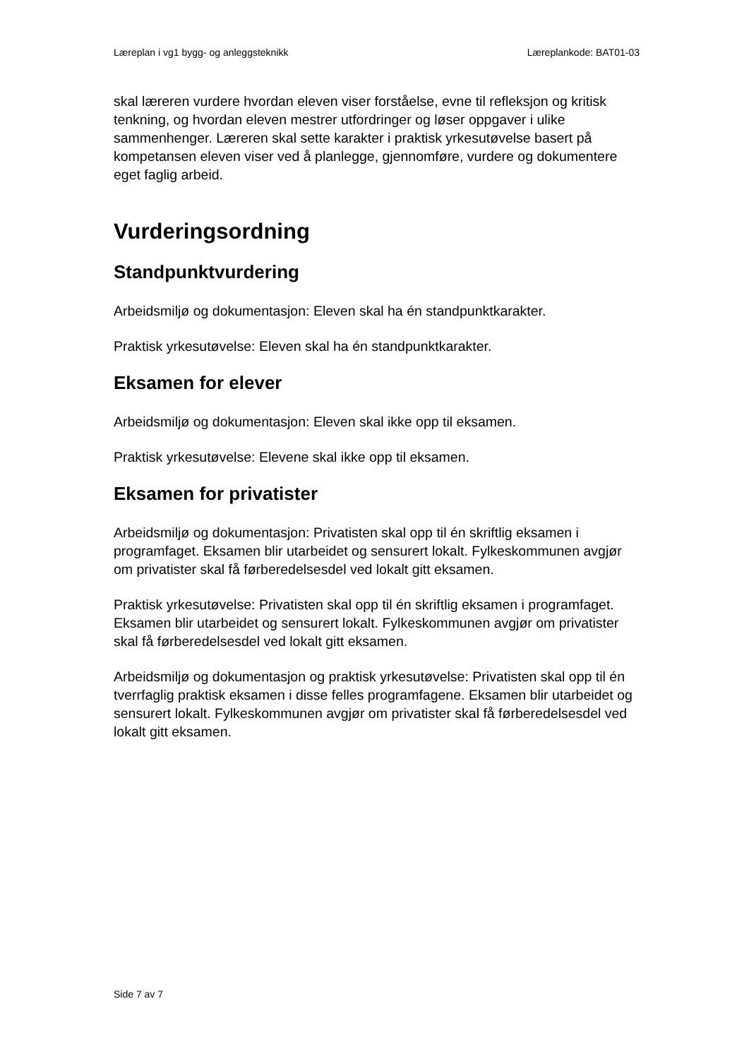Læreplan i vg1 bygg- og anleggsteknikk Læreplankode: BAT01-03
skal læreren vurdere hvordan eleven viser forståelse, evne til refleksjon og kritisk tenkning, og hvordan eleven mestrer utfordringer og løser oppgaver i ulike sammenhenger. Læreren skal sette karakter i praktisk yrkesutøvelse basert på kompetansen eleven viser ved å planlegge, gjennomføre, vurdere og dokumentere eget faglig arbeid.
Vurderingsordning
Standpunktvurdering
Arbeidsmiljø og dokumentasjon: Eleven skal ha én standpunktkarakter.
Praktisk yrkesutøvelse: Eleven skal ha én standpunktkarakter.
Eksamen for elever
Arbeidsmiljø og dokumentasjon: Eleven skal ikke opp til eksamen.
Praktisk yrkesutøvelse: Elevene skal ikke opp til eksamen.
Eksamen for privatister
Arbeidsmiljø og dokumentasjon: Privatisten skal opp til én skriftlig eksamen i programfaget. Eksamen blir utarbeidet og sensurert lokalt. Fylkeskommunen avgjør om privatister skal få førberedelsesdel ved lokalt gitt eksamen.
Praktisk yrkesutøvelse: Privatisten skal opp til én skriftlig eksamen i programfaget. Eksamen blir utarbeidet og sensurert lokalt. Fylkeskommunen avgjør om privatister skal få førberedelsesdel ved lokalt gitt eksamen.
Arbeidsmiljø og dokumentasjon og praktisk yrkesutøvelse: Privatisten skal opp til én tverrfaglig praktisk eksamen i disse felles programfagene. Eksamen blir utarbeidet og sensurert lokalt. Fylkeskommunen avgjør om privatister skal få førberedelsesdel ved lokalt gitt eksamen.
Side 7 av 7